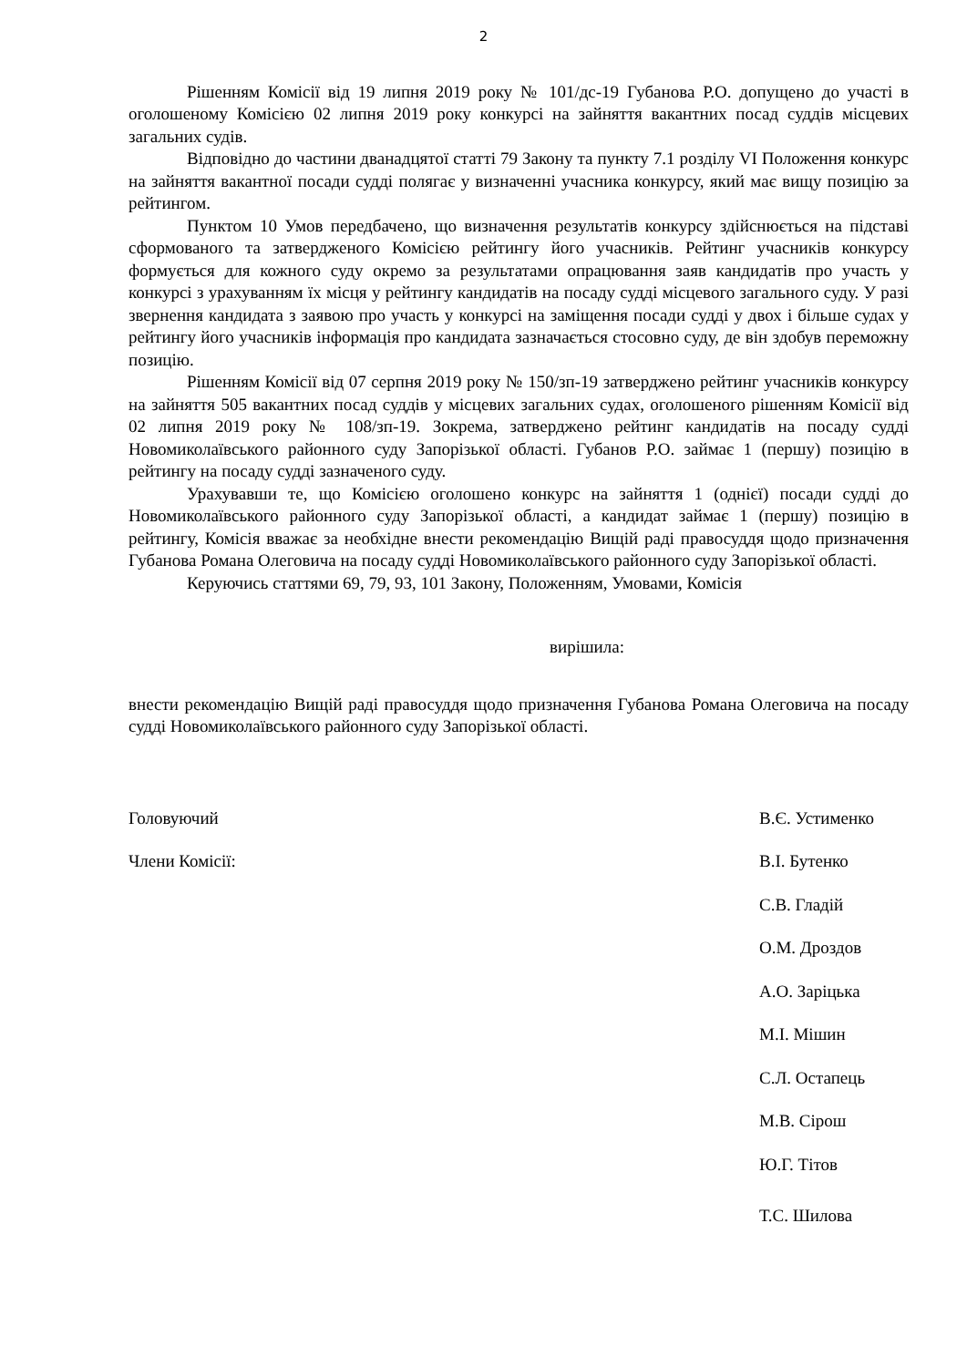2
Рішенням Комісії від 19 липня 2019 року № 101/дс-19 Губанова Р.О. допущено до участі в оголошеному Комісією 02 липня 2019 року конкурсі на зайняття вакантних посад суддів місцевих загальних судів.
Відповідно до частини дванадцятої статті 79 Закону та пункту 7.1 розділу VI Положення конкурс на зайняття вакантної посади судді полягає у визначенні учасника конкурсу, який має вищу позицію за рейтингом.
Пунктом 10 Умов передбачено, що визначення результатів конкурсу здійснюється на підставі сформованого та затвердженого Комісією рейтингу його учасників. Рейтинг учасників конкурсу формується для кожного суду окремо за результатами опрацювання заяв кандидатів про участь у конкурсі з урахуванням їх місця у рейтингу кандидатів на посаду судді місцевого загального суду. У разі звернення кандидата з заявою про участь у конкурсі на заміщення посади судді у двох і більше судах у рейтингу його учасників інформація про кандидата зазначається стосовно суду, де він здобув переможну позицію.
Рішенням Комісії від 07 серпня 2019 року № 150/зп-19 затверджено рейтинг учасників конкурсу на зайняття 505 вакантних посад суддів у місцевих загальних судах, оголошеного рішенням Комісії від 02 липня 2019 року № 108/зп-19. Зокрема, затверджено рейтинг кандидатів на посаду судді Новомиколаївського районного суду Запорізької області. Губанов Р.О. займає 1 (першу) позицію в рейтингу на посаду судді зазначеного суду.
Урахувавши те, що Комісією оголошено конкурс на зайняття 1 (однієї) посади судді до Новомиколаївського районного суду Запорізької області, а кандидат займає 1 (першу) позицію в рейтингу, Комісія вважає за необхідне внести рекомендацію Вищій раді правосуддя щодо призначення Губанова Романа Олеговича на посаду судді Новомиколаївського районного суду Запорізької області.
Керуючись статтями 69, 79, 93, 101 Закону, Положенням, Умовами, Комісія
вирішила:
внести рекомендацію Вищій раді правосуддя щодо призначення Губанова Романа Олеговича на посаду судді Новомиколаївського районного суду Запорізької області.
Головуючий В.Є. Устименко
Члени Комісії: В.І. Бутенко
С.В. Гладій
О.М. Дроздов
А.О. Заріцька
М.І. Мішин
С.Л. Остапець
М.В. Сірош
Ю.Г. Тітов
Т.С. Шилова